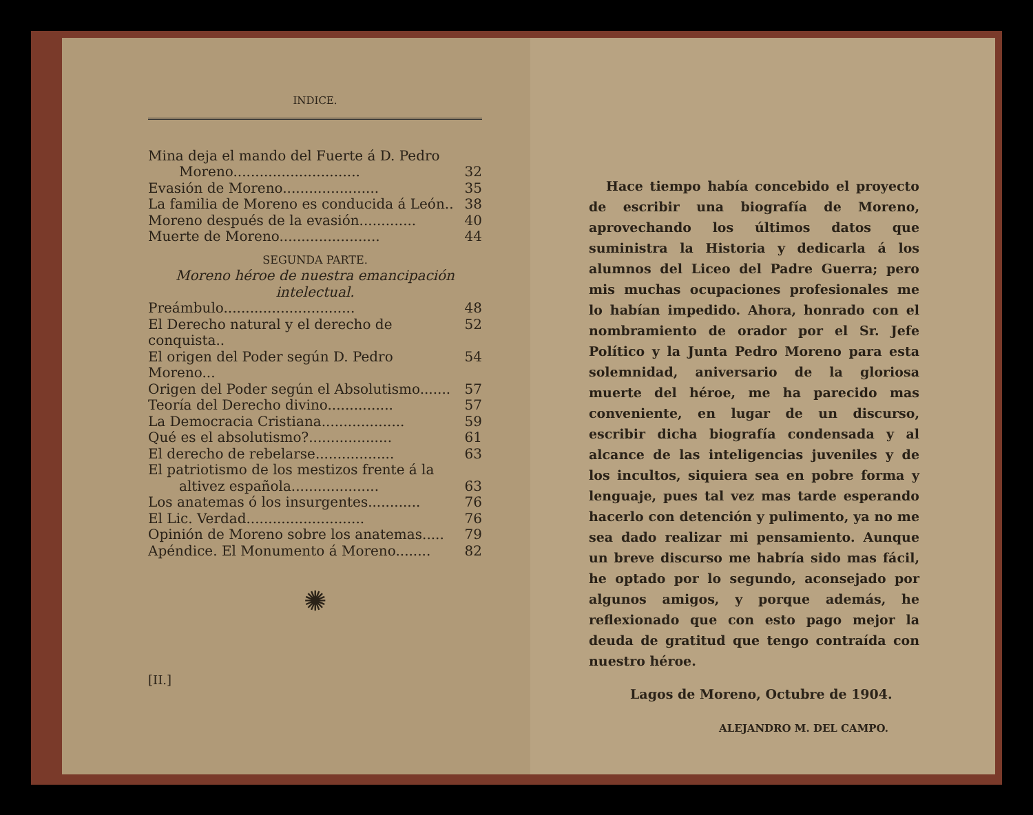INDICE.
Mina deja el mando del Fuerte á D. Pedro
Moreno............................. 32
Evasión de Moreno...................... 35
La familia de Moreno es conducida á León.. 38
Moreno después de la evasión............. 40
Muerte de Moreno....................... 44
SEGUNDA PARTE.
Moreno héroe de nuestra emancipación intelectual.
Preámbulo.............................. 48
El Derecho natural y el derecho de conquista.. 52
El origen del Poder según D. Pedro Moreno... 54
Origen del Poder según el Absolutismo....... 57
Teoría del Derecho divino............... 57
La Democracia Cristiana................... 59
Qué es el absolutismo?................... 61
El derecho de rebelarse.................. 63
El patriotismo de los mestizos frente á la
altivez española.................... 63
Los anatemas ó los insurgentes............ 76
El Lic. Verdad........................... 76
Opinión de Moreno sobre los anatemas..... 79
Apéndice. El Monumento á Moreno........ 82
✺
[II.]
Hace tiempo había concebido el proyecto de escribir una biografía de Moreno, aprovechando los últimos datos que suministra la Historia y dedicarla á los alumnos del Liceo del Padre Guerra; pero mis muchas ocupaciones profesionales me lo habían impedido. Ahora, honrado con el nombramiento de orador por el Sr. Jefe Político y la Junta Pedro Moreno para esta solemnidad, aniversario de la gloriosa muerte del héroe, me ha parecido mas conveniente, en lugar de un discurso, escribir dicha biografía condensada y al alcance de las inteligencias juveniles y de los incultos, siquiera sea en pobre forma y lenguaje, pues tal vez mas tarde esperando hacerlo con detención y pulimento, ya no me sea dado realizar mi pensamiento. Aunque un breve discurso me habría sido mas fácil, he optado por lo segundo, aconsejado por algunos amigos, y porque además, he reflexionado que con esto pago mejor la deuda de gratitud que tengo contraída con nuestro héroe.
Lagos de Moreno, Octubre de 1904.
ALEJANDRO M. DEL CAMPO.